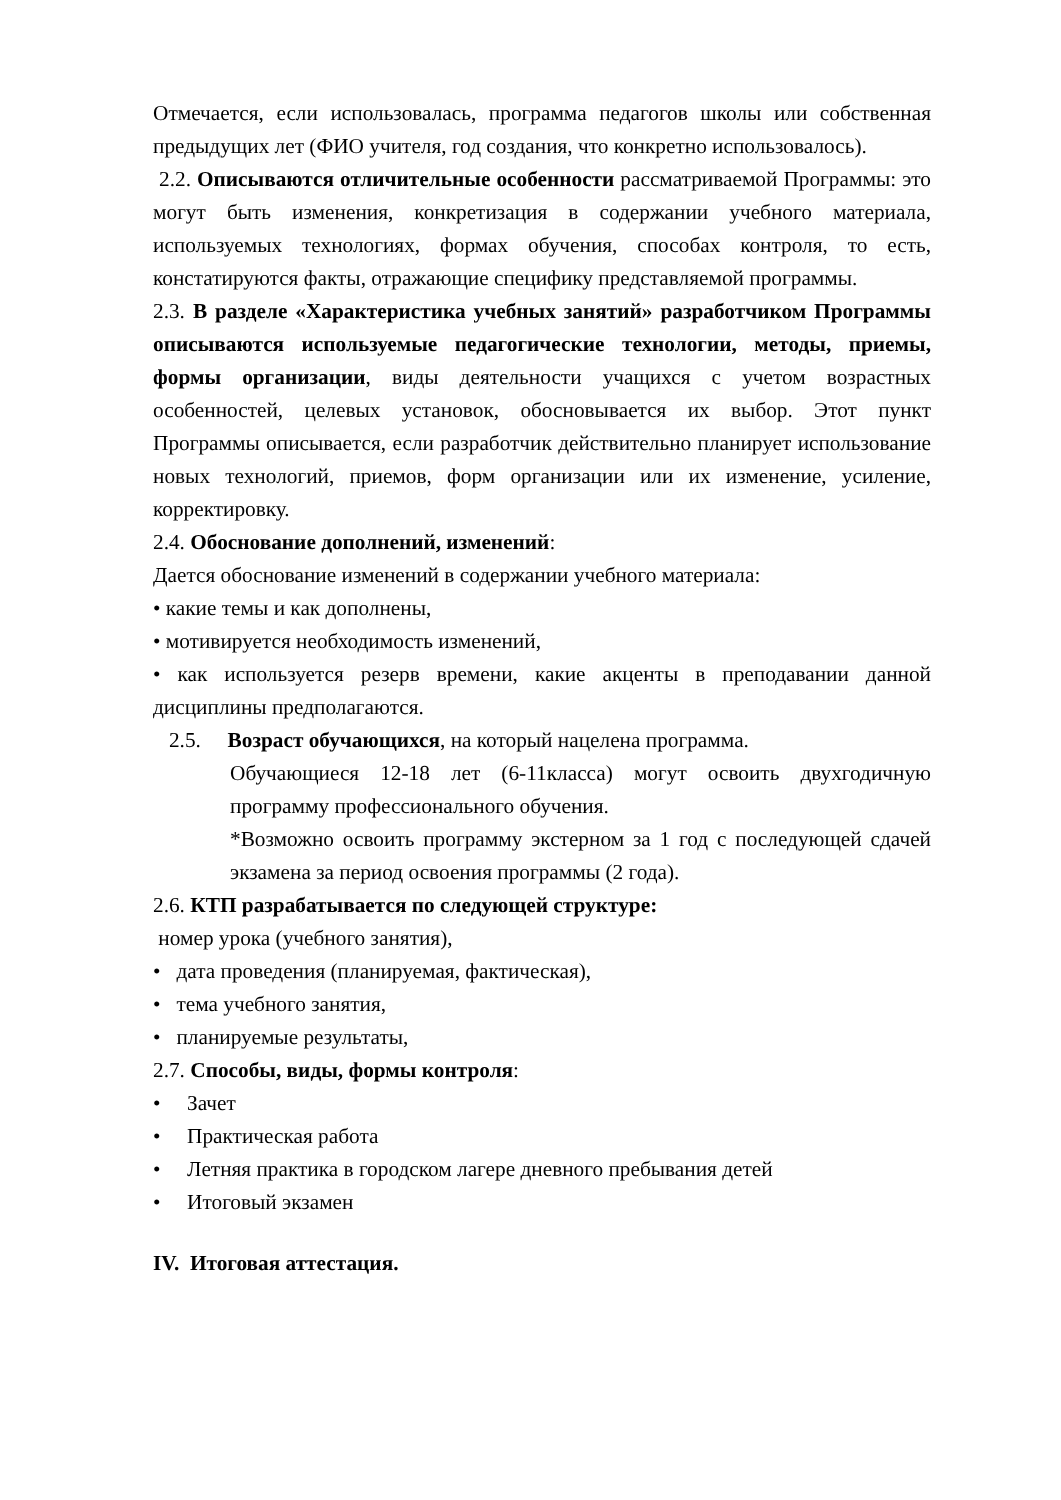Отмечается, если использовалась, программа педагогов школы или собственная предыдущих лет (ФИО учителя, год создания, что конкретно использовалось).
2.2. Описываются отличительные особенности рассматриваемой Программы: это могут быть изменения, конкретизация в содержании учебного материала, используемых технологиях, формах обучения, способах контроля, то есть, констатируются факты, отражающие специфику представляемой программы.
2.3. В разделе «Характеристика учебных занятий» разработчиком Программы описываются используемые педагогические технологии, методы, приемы, формы организации, виды деятельности учащихся с учетом возрастных особенностей, целевых установок, обосновывается их выбор. Этот пункт Программы описывается, если разработчик действительно планирует использование новых технологий, приемов, форм организации или их изменение, усиление, корректировку.
2.4. Обоснование дополнений, изменений:
Дается обоснование изменений в содержании учебного материала:
• какие темы и как дополнены,
• мотивируется необходимость изменений,
• как используется резерв времени, какие акценты в преподавании данной дисциплины предполагаются.
2.5. Возраст обучающихся, на который нацелена программа.
Обучающиеся 12-18 лет (6-11класса) могут освоить двухгодичную программу профессионального обучения.
*Возможно освоить программу экстерном за 1 год с последующей сдачей экзамена за период освоения программы (2 года).
2.6. КТП разрабатывается по следующей структуре:
номер урока (учебного занятия),
• дата проведения (планируемая, фактическая),
• тема учебного занятия,
• планируемые результаты,
2.7. Способы, виды, формы контроля:
• Зачет
• Практическая работа
• Летняя практика в городском лагере дневного пребывания детей
• Итоговый экзамен
IV. Итоговая аттестация.